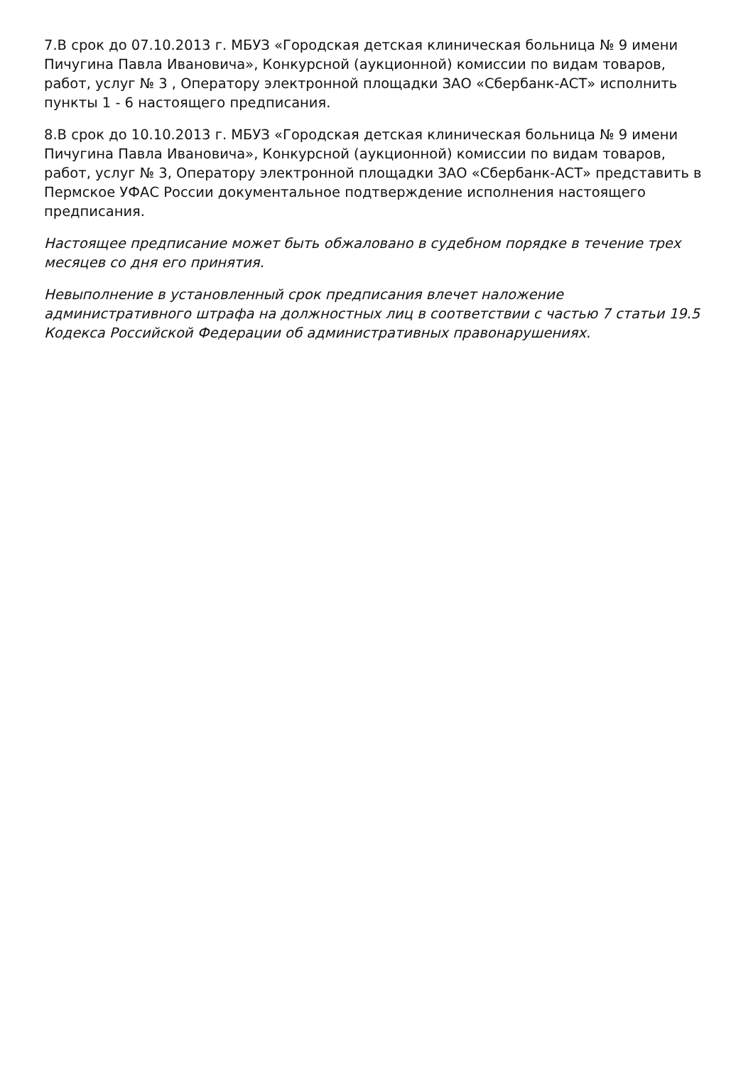7.В срок до 07.10.2013 г. МБУЗ «Городская детская клиническая больница № 9 имени Пичугина Павла Ивановича», Конкурсной (аукционной) комиссии по видам товаров, работ, услуг № 3 , Оператору электронной площадки ЗАО «Сбербанк-АСТ» исполнить пункты 1 - 6 настоящего предписания.
8.В срок до 10.10.2013 г. МБУЗ «Городская детская клиническая больница № 9 имени Пичугина Павла Ивановича», Конкурсной (аукционной) комиссии по видам товаров, работ, услуг № 3, Оператору электронной площадки ЗАО «Сбербанк-АСТ» представить в Пермское УФАС России документальное подтверждение исполнения настоящего предписания.
Настоящее предписание может быть обжаловано в судебном порядке в течение трех месяцев со дня его принятия.
Невыполнение в установленный срок предписания влечет наложение административного штрафа на должностных лиц в соответствии с частью 7 статьи 19.5 Кодекса Российской Федерации об административных правонарушениях.